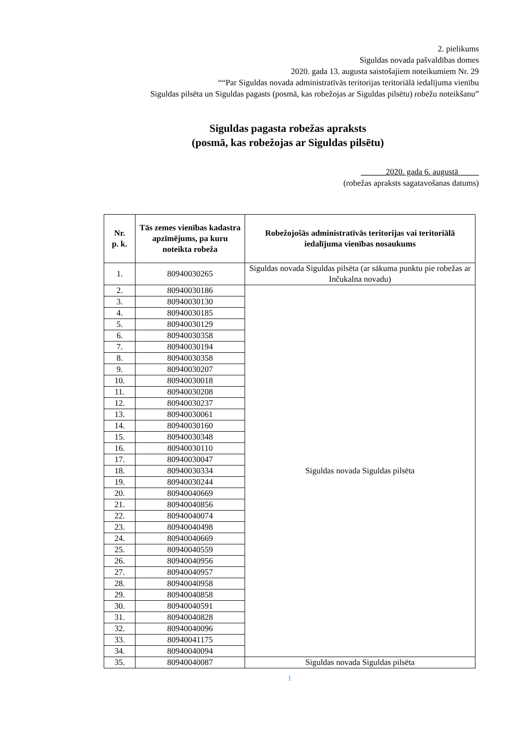2. pielikums
Siguldas novada pašvaldības domes
2020. gada 13. augusta saistošajiem noteikumiem Nr. 29
““Par Siguldas novada administratīvās teritorijas teritoriālā iedalījuma vienību
Siguldas pilsēta un Siguldas pagasts (posmā, kas robežojas ar Siguldas pilsētu) robežu noteikšanu”
Siguldas pagasta robežas apraksts
(posmā, kas robežojas ar Siguldas pilsētu)
______2020. gada 6. augustā_____
(robežas apraksts sagatavošanas datums)
| Nr. p. k. | Tās zemes vienības kadastra apzīmējums, pa kuru noteikta robeža | Robežojošās administratīvās teritorijas vai teritoriālā iedalījuma vienības nosaukums |
| --- | --- | --- |
| 1. | 80940030265 | Siguldas novada Siguldas pilsēta (ar sākuma punktu pie robežas ar Inčukalna novadu) |
| 2. | 80940030186 | Siguldas novada Siguldas pilsēta |
| 3. | 80940030130 | |
| 4. | 80940030185 | |
| 5. | 80940030129 | |
| 6. | 80940030358 | |
| 7. | 80940030194 | |
| 8. | 80940030358 | |
| 9. | 80940030207 | |
| 10. | 80940030018 | |
| 11. | 80940030208 | |
| 12. | 80940030237 | |
| 13. | 80940030061 | |
| 14. | 80940030160 | |
| 15. | 80940030348 | |
| 16. | 80940030110 | |
| 17. | 80940030047 | |
| 18. | 80940030334 | |
| 19. | 80940030244 | |
| 20. | 80940040669 | |
| 21. | 80940040856 | |
| 22. | 80940040074 | |
| 23. | 80940040498 | |
| 24. | 80940040669 | |
| 25. | 80940040559 | |
| 26. | 80940040956 | |
| 27. | 80940040957 | |
| 28. | 80940040958 | |
| 29. | 80940040858 | |
| 30. | 80940040591 | |
| 31. | 80940040828 | |
| 32. | 80940040096 | |
| 33. | 80940041175 | |
| 34. | 80940040094 | |
| 35. | 80940040087 | Siguldas novada Siguldas pilsēta |
1